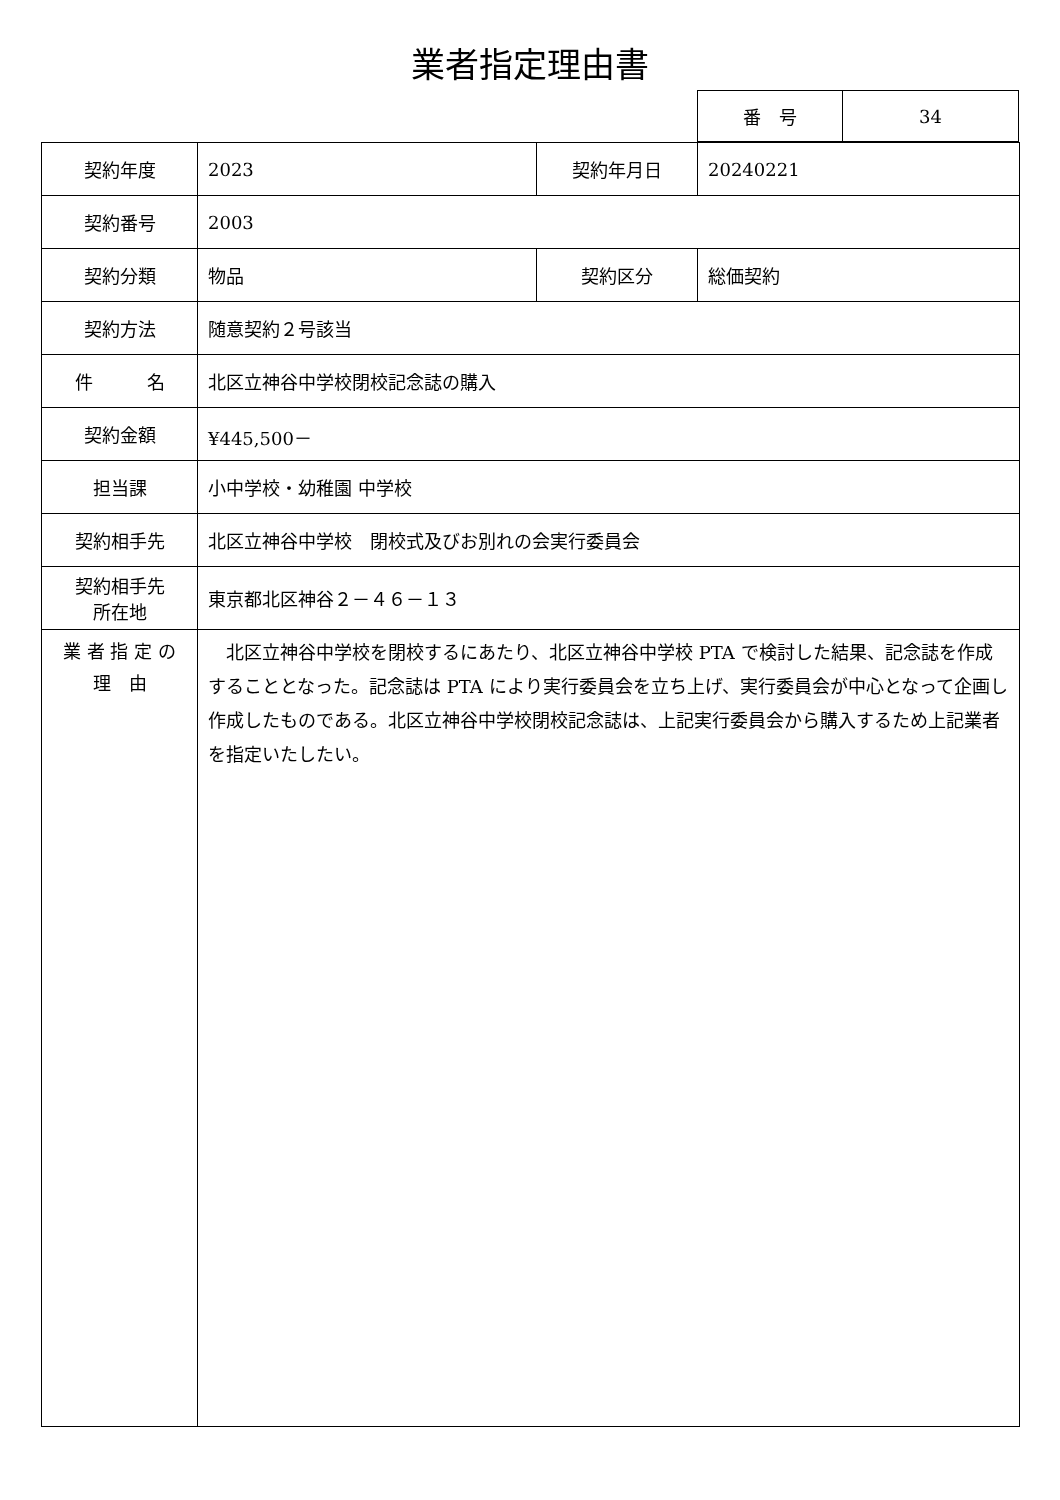業者指定理由書
| 番 号 | 34 |
| 契約年度 | 2023 | 契約年月日 | 20240221 |
| 契約番号 | 2003 | | |
| 契約分類 | 物品 | 契約区分 | 総価契約 |
| 契約方法 | 随意契約２号該当 | | |
| 件 名 | 北区立神谷中学校閉校記念誌の購入 | | |
| 契約金額 | ¥445,500－ | | |
| 担当課 | 小中学校・幼稚園 中学校 | | |
| 契約相手先 | 北区立神谷中学校 閉校式及びお別れの会実行委員会 | | |
| 契約相手先 所在地 | 東京都北区神谷２－４６－１３ | | |
| 業 者 指 定 の 理 由 | 北区立神谷中学校を閉校するにあたり、北区立神谷中学校 PTA で検討した結果、記念誌を作成することとなった。記念誌は PTA により実行委員会を立ち上げ、実行委員会が中心となって企画し作成したものである。北区立神谷中学校閉校記念誌は、上記実行委員会から購入するため上記業者を指定いたしたい。 | | |